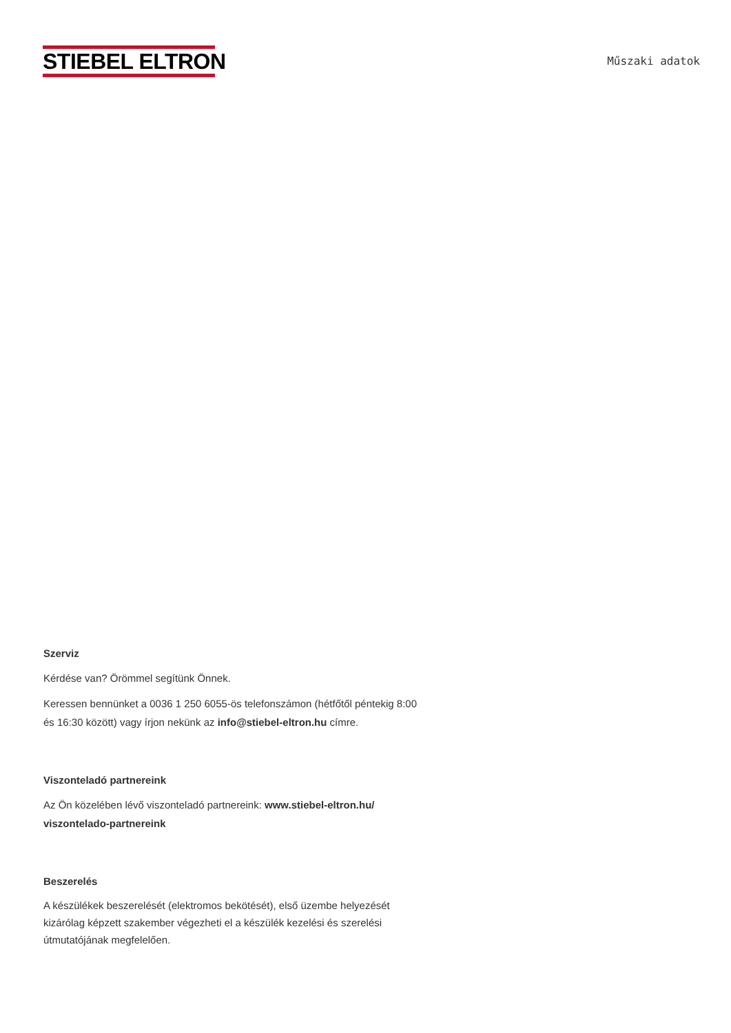STIEBEL ELTRON
Műszaki adatok
Szerviz
Kérdése van? Örömmel segítünk Önnek.
Keressen bennünket a 0036 1 250 6055-ös telefonszámon (hétfőtől péntekig 8:00 és 16:30 között) vagy írjon nekünk az info@stiebel-eltron.hu címre.
Viszonteladó partnereink
Az Ön közelében lévő viszonteladó partnereink: www.stiebel-eltron.hu/ viszontelado-partnereink
Beszerelés
A készülékek beszerelését (elektromos bekötését), első üzembe helyezését kizárólag képzett szakember végezheti el a készülék kezelési és szerelési útmutatójának megfelelően.